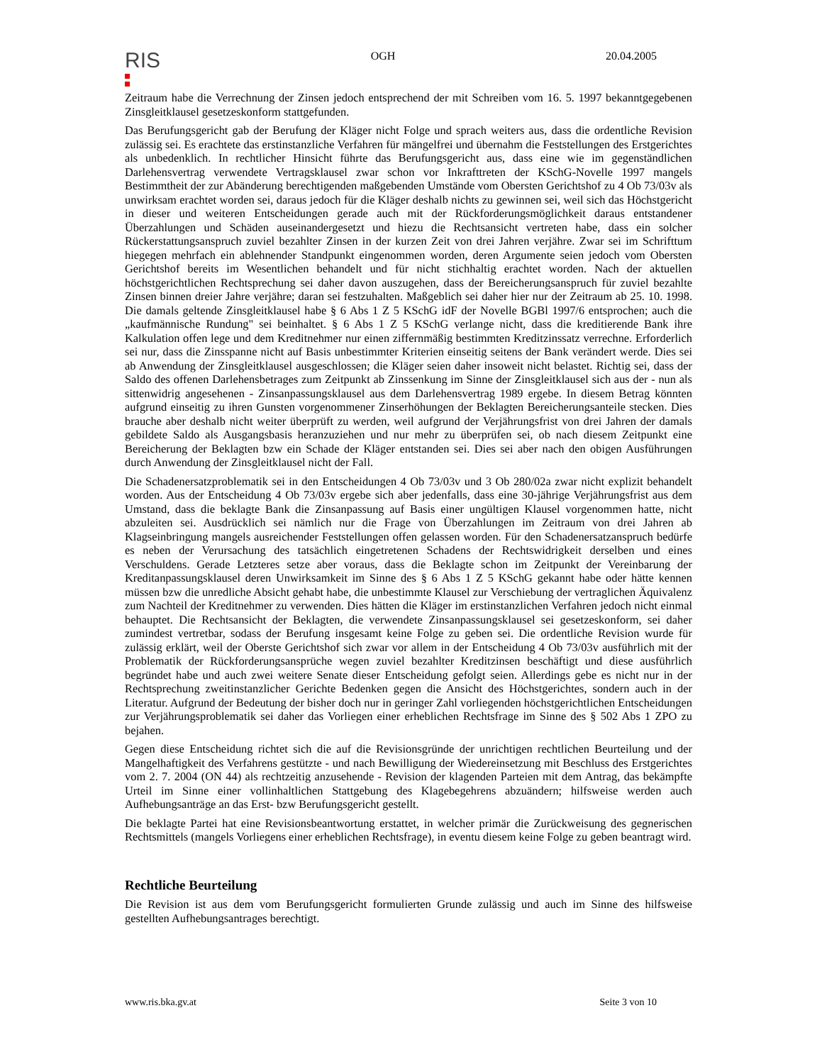RIS
OGH 20.04.2005
Zeitraum habe die Verrechnung der Zinsen jedoch entsprechend der mit Schreiben vom 16. 5. 1997 bekanntgegebenen Zinsgleitklausel gesetzeskonform stattgefunden.
Das Berufungsgericht gab der Berufung der Kläger nicht Folge und sprach weiters aus, dass die ordentliche Revision zulässig sei. Es erachtete das erstinstanzliche Verfahren für mängelfrei und übernahm die Feststellungen des Erstgerichtes als unbedenklich. In rechtlicher Hinsicht führte das Berufungsgericht aus, dass eine wie im gegenständlichen Darlehensvertrag verwendete Vertragsklausel zwar schon vor Inkrafttreten der KSchG-Novelle 1997 mangels Bestimmtheit der zur Abänderung berechtigenden maßgebenden Umstände vom Obersten Gerichtshof zu 4 Ob 73/03v als unwirksam erachtet worden sei, daraus jedoch für die Kläger deshalb nichts zu gewinnen sei, weil sich das Höchstgericht in dieser und weiteren Entscheidungen gerade auch mit der Rückforderungsmöglichkeit daraus entstandener Überzahlungen und Schäden auseinandergesetzt und hiezu die Rechtsansicht vertreten habe, dass ein solcher Rückerstattungsanspruch zuviel bezahlter Zinsen in der kurzen Zeit von drei Jahren verjähre. Zwar sei im Schrifttum hiegegen mehrfach ein ablehnender Standpunkt eingenommen worden, deren Argumente seien jedoch vom Obersten Gerichtshof bereits im Wesentlichen behandelt und für nicht stichhaltig erachtet worden. Nach der aktuellen höchstgerichtlichen Rechtsprechung sei daher davon auszugehen, dass der Bereicherungsanspruch für zuviel bezahlte Zinsen binnen dreier Jahre verjähre; daran sei festzuhalten. Maßgeblich sei daher hier nur der Zeitraum ab 25. 10. 1998. Die damals geltende Zinsgleitklausel habe § 6 Abs 1 Z 5 KSchG idF der Novelle BGBl 1997/6 entsprochen; auch die „kaufmännische Rundung" sei beinhaltet. § 6 Abs 1 Z 5 KSchG verlange nicht, dass die kreditierende Bank ihre Kalkulation offen lege und dem Kreditnehmer nur einen ziffernmäßig bestimmten Kreditzinssatz verrechne. Erforderlich sei nur, dass die Zinsspanne nicht auf Basis unbestimmter Kriterien einseitig seitens der Bank verändert werde. Dies sei ab Anwendung der Zinsgleitklausel ausgeschlossen; die Kläger seien daher insoweit nicht belastet. Richtig sei, dass der Saldo des offenen Darlehensbetrages zum Zeitpunkt ab Zinssenkung im Sinne der Zinsgleitklausel sich aus der - nun als sittenwidrig angesehenen - Zinsanpassungsklausel aus dem Darlehensvertrag 1989 ergebe. In diesem Betrag könnten aufgrund einseitig zu ihren Gunsten vorgenommener Zinserhöhungen der Beklagten Bereicherungsanteile stecken. Dies brauche aber deshalb nicht weiter überprüft zu werden, weil aufgrund der Verjährungsfrist von drei Jahren der damals gebildete Saldo als Ausgangsbasis heranzuziehen und nur mehr zu überprüfen sei, ob nach diesem Zeitpunkt eine Bereicherung der Beklagten bzw ein Schade der Kläger entstanden sei. Dies sei aber nach den obigen Ausführungen durch Anwendung der Zinsgleitklausel nicht der Fall.
Die Schadenersatzproblematik sei in den Entscheidungen 4 Ob 73/03v und 3 Ob 280/02a zwar nicht explizit behandelt worden. Aus der Entscheidung 4 Ob 73/03v ergebe sich aber jedenfalls, dass eine 30-jährige Verjährungsfrist aus dem Umstand, dass die beklagte Bank die Zinsanpassung auf Basis einer ungültigen Klausel vorgenommen hatte, nicht abzuleiten sei. Ausdrücklich sei nämlich nur die Frage von Überzahlungen im Zeitraum von drei Jahren ab Klagseinbringung mangels ausreichender Feststellungen offen gelassen worden. Für den Schadenersatzanspruch bedürfe es neben der Verursachung des tatsächlich eingetretenen Schadens der Rechtswidrigkeit derselben und eines Verschuldens. Gerade Letzteres setze aber voraus, dass die Beklagte schon im Zeitpunkt der Vereinbarung der Kreditanpassungsklausel deren Unwirksamkeit im Sinne des § 6 Abs 1 Z 5 KSchG gekannt habe oder hätte kennen müssen bzw die unredliche Absicht gehabt habe, die unbestimmte Klausel zur Verschiebung der vertraglichen Äquivalenz zum Nachteil der Kreditnehmer zu verwenden. Dies hätten die Kläger im erstinstanzlichen Verfahren jedoch nicht einmal behauptet. Die Rechtsansicht der Beklagten, die verwendete Zinsanpassungsklausel sei gesetzeskonform, sei daher zumindest vertretbar, sodass der Berufung insgesamt keine Folge zu geben sei. Die ordentliche Revision wurde für zulässig erklärt, weil der Oberste Gerichtshof sich zwar vor allem in der Entscheidung 4 Ob 73/03v ausführlich mit der Problematik der Rückforderungsansprüche wegen zuviel bezahlter Kreditzinsen beschäftigt und diese ausführlich begründet habe und auch zwei weitere Senate dieser Entscheidung gefolgt seien. Allerdings gebe es nicht nur in der Rechtsprechung zweitinstanzlicher Gerichte Bedenken gegen die Ansicht des Höchstgerichtes, sondern auch in der Literatur. Aufgrund der Bedeutung der bisher doch nur in geringer Zahl vorliegenden höchstgerichtlichen Entscheidungen zur Verjährungsproblematik sei daher das Vorliegen einer erheblichen Rechtsfrage im Sinne des § 502 Abs 1 ZPO zu bejahen.
Gegen diese Entscheidung richtet sich die auf die Revisionsgründe der unrichtigen rechtlichen Beurteilung und der Mangelhaftigkeit des Verfahrens gestützte - und nach Bewilligung der Wiedereinsetzung mit Beschluss des Erstgerichtes vom 2. 7. 2004 (ON 44) als rechtzeitig anzusehende - Revision der klagenden Parteien mit dem Antrag, das bekämpfte Urteil im Sinne einer vollinhaltlichen Stattgebung des Klagebegehrens abzuändern; hilfsweise werden auch Aufhebungsanträge an das Erst- bzw Berufungsgericht gestellt.
Die beklagte Partei hat eine Revisionsbeantwortung erstattet, in welcher primär die Zurückweisung des gegnerischen Rechtsmittels (mangels Vorliegens einer erheblichen Rechtsfrage), in eventu diesem keine Folge zu geben beantragt wird.
Rechtliche Beurteilung
Die Revision ist aus dem vom Berufungsgericht formulierten Grunde zulässig und auch im Sinne des hilfsweise gestellten Aufhebungsantrages berechtigt.
www.ris.bka.gv.at Seite 3 von 10